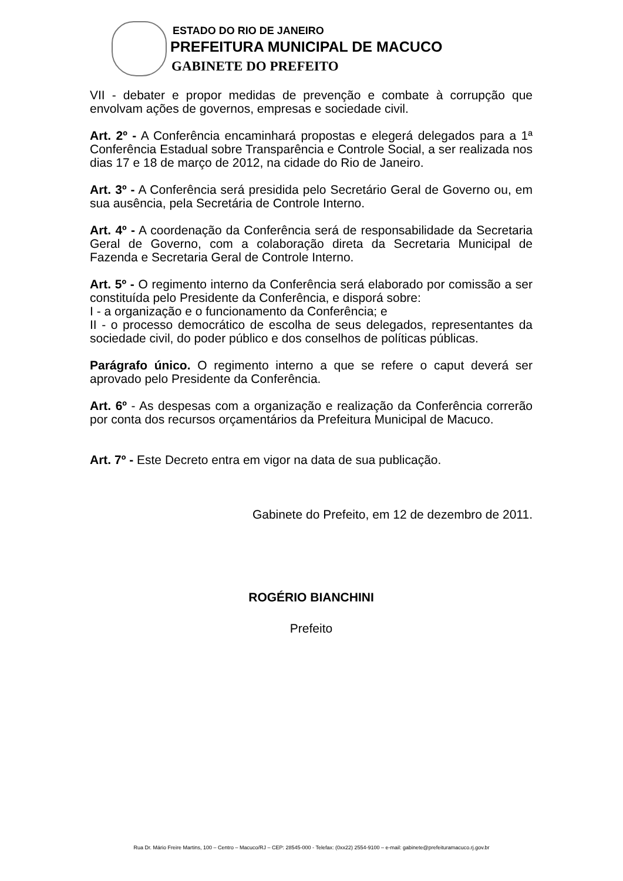ESTADO DO RIO DE JANEIRO
PREFEITURA MUNICIPAL DE MACUCO
GABINETE DO PREFEITO
VII - debater e propor medidas de prevenção e combate à corrupção que envolvam ações de governos, empresas e sociedade civil.
Art. 2º - A Conferência encaminhará propostas e elegerá delegados para a 1ª Conferência Estadual sobre Transparência e Controle Social, a ser realizada nos dias 17 e 18 de março de 2012, na cidade do Rio de Janeiro.
Art. 3º - A Conferência será presidida pelo Secretário Geral de Governo ou, em sua ausência, pela Secretária de Controle Interno.
Art. 4º - A coordenação da Conferência será de responsabilidade da Secretaria Geral de Governo, com a colaboração direta da Secretaria Municipal de Fazenda e Secretaria Geral de Controle Interno.
Art. 5º - O regimento interno da Conferência será elaborado por comissão a ser constituída pelo Presidente da Conferência, e disporá sobre:
I - a organização e o funcionamento da Conferência; e
II - o processo democrático de escolha de seus delegados, representantes da sociedade civil, do poder público e dos conselhos de políticas públicas.
Parágrafo único. O regimento interno a que se refere o caput deverá ser aprovado pelo Presidente da Conferência.
Art. 6º - As despesas com a organização e realização da Conferência correrão por conta dos recursos orçamentários da Prefeitura Municipal de Macuco.
Art. 7º - Este Decreto entra em vigor na data de sua publicação.
Gabinete do Prefeito, em 12 de dezembro de 2011.
ROGÉRIO BIANCHINI
Prefeito
Rua Dr. Mário Freire Martins, 100 – Centro – Macuco/RJ – CEP: 28545-000 - Telefax: (0xx22) 2554-9100 – e-mail: gabinete@prefeituramacuco.rj.gov.br